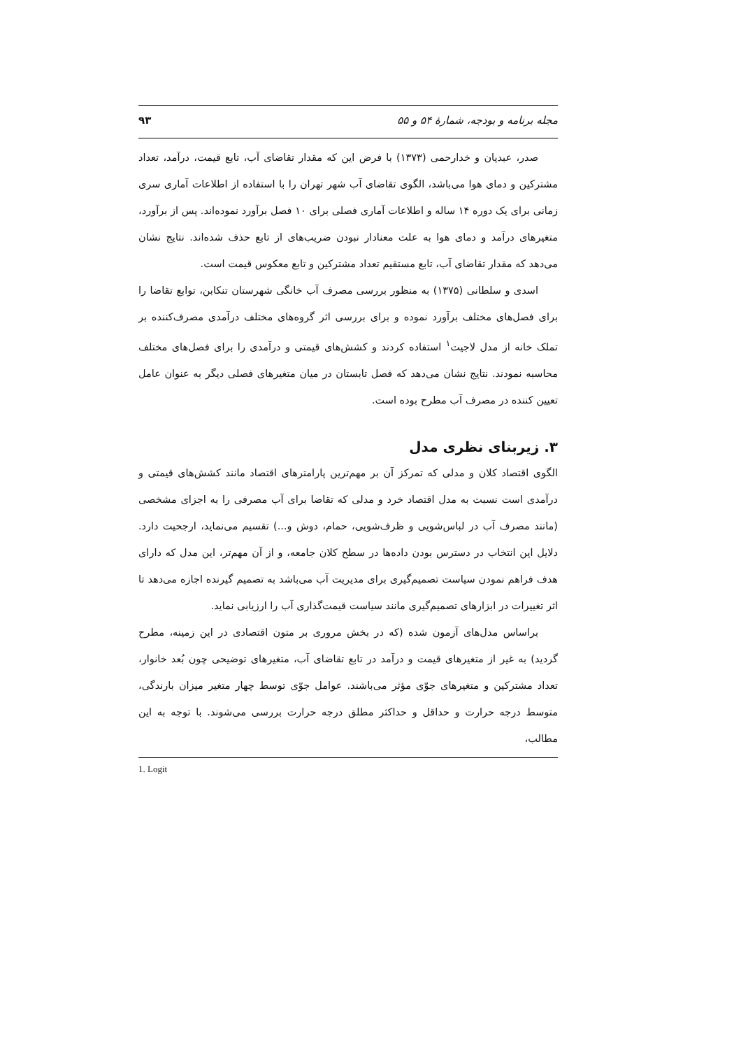مجله برنامه و بودجه، شمارهٔ ۵۴ و ۵۵ ۹۳
صدر، عبدیان و خدارحمی (۱۳۷۳) با فرض این که مقدار تقاضای آب، تابع قیمت، درآمد، تعداد مشترکین و دمای هوا می‌باشد، الگوی تقاضای آب شهر تهران را با استفاده از اطلاعات آماری سری زمانی برای یک دوره ۱۴ ساله و اطلاعات آماری فصلی برای ۱۰ فصل برآورد نموده‌اند. پس از برآورد، متغیرهای درآمد و دمای هوا به علت معنادار نبودن ضریب‌های از تابع حذف شده‌اند. نتایج نشان می‌دهد که مقدار تقاضای آب، تابع مستقیم تعداد مشترکین و تابع معکوس قیمت است.
اسدی و سلطانی (۱۳۷۵) به منظور بررسی مصرف آب خانگی شهرستان تنکابن، توابع تقاضا را برای فصل‌های مختلف برآورد نموده و برای بررسی اثر گروه‌های مختلف درآمدی مصرف‌کننده بر تملک خانه از مدل لاجیت<sup>۱</sup> استفاده کردند و کشش‌های قیمتی و درآمدی را برای فصل‌های مختلف محاسبه نمودند. نتایج نشان می‌دهد که فصل تابستان در میان متغیرهای فصلی دیگر به عنوان عامل تعیین کننده در مصرف آب مطرح بوده است.
۳. زیربنای نظری مدل
الگوی اقتصاد کلان و مدلی که تمرکز آن بر مهم‌ترین پارامترهای اقتصاد مانند کشش‌های قیمتی و درآمدی است نسبت به مدل اقتصاد خرد و مدلی که تقاضا برای آب مصرفی را به اجزای مشخصی (مانند مصرف آب در لباس‌شویی و ظرف‌شویی، حمام، دوش و...) تقسیم می‌نماید، ارجحیت دارد. دلایل این انتخاب در دسترس بودن داده‌ها در سطح کلان جامعه، و از آن مهم‌تر، این مدل که دارای هدف فراهم نمودن سیاست تصمیم‌گیری برای مدیریت آب می‌باشد به تصمیم گیرنده اجازه می‌دهد تا اثر تغییرات در ابزارهای تصمیم‌گیری مانند سیاست قیمت‌گذاری آب را ارزیابی نماید.
براساس مدل‌های آزمون شده (که در بخش مروری بر متون اقتصادی در این زمینه، مطرح گردید) به غیر از متغیرهای قیمت و درآمد در تابع تقاضای آب، متغیرهای توضیحی چون بُعد خانوار، تعداد مشترکین و متغیرهای جوّی مؤثر می‌باشند. عوامل جوّی توسط چهار متغیر میزان بارندگی، متوسط درجه حرارت و حداقل و حداکثر مطلق درجه حرارت بررسی می‌شوند. با توجه به این مطالب،
1. Logit